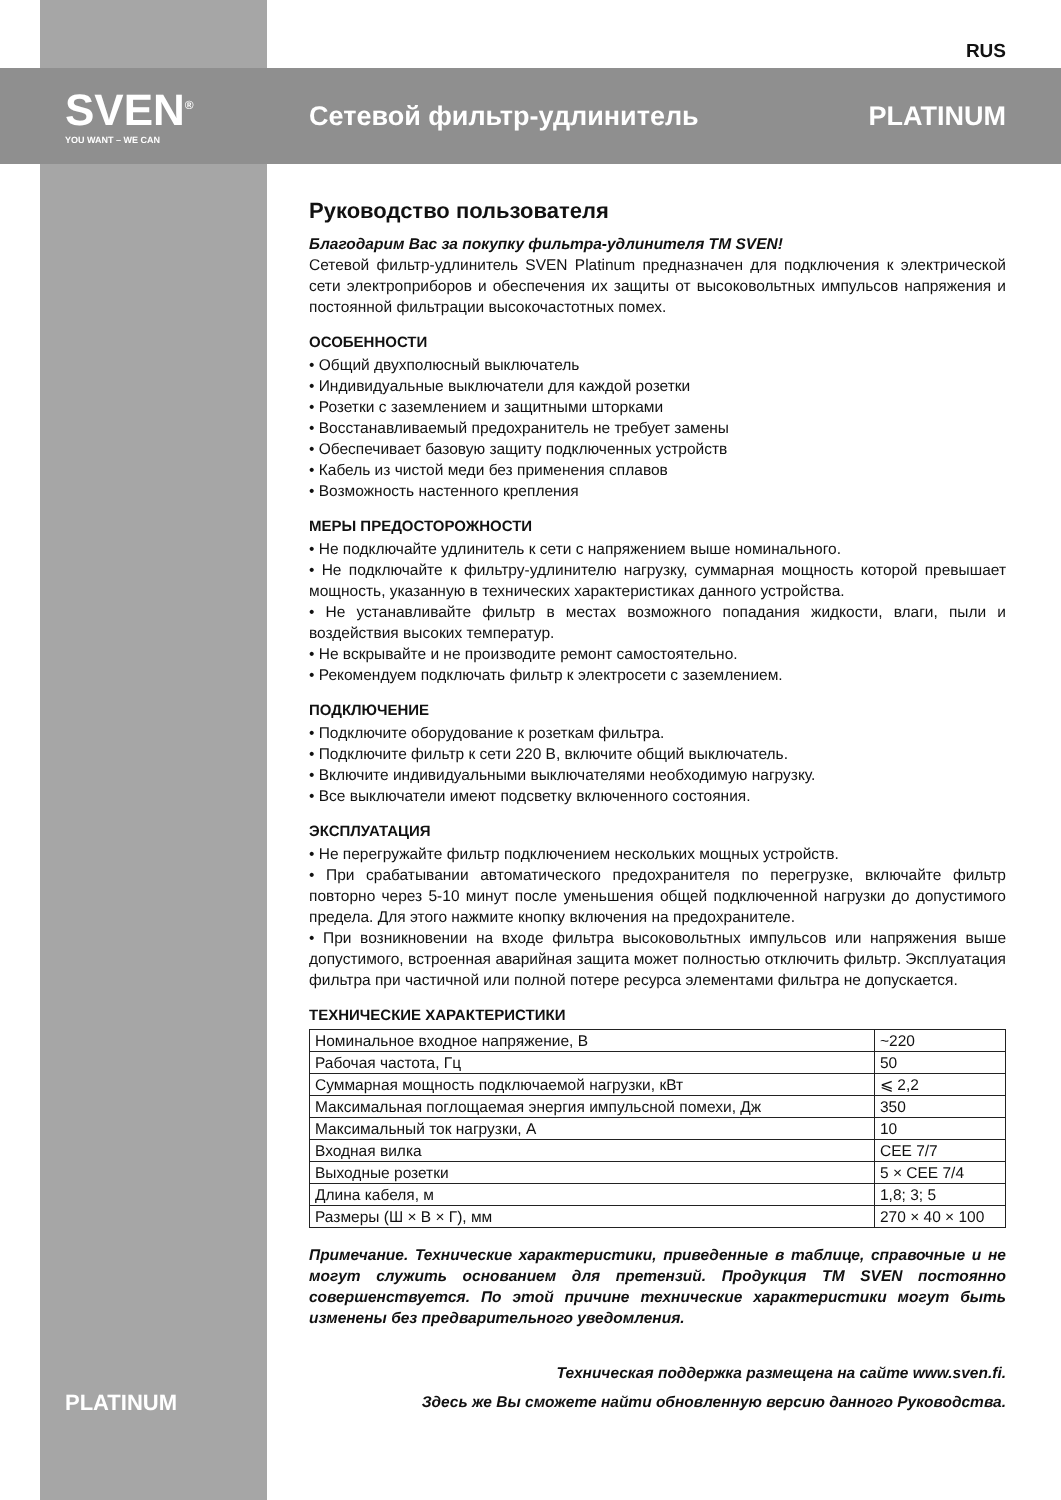RUS
SVEN<sup>®</sup>
YOU WANT – WE CAN
Сетевой фильтр-удлинитель PLATINUM
Руководство пользователя
Благодарим Вас за покупку фильтра-удлинителя ТМ SVEN!
Сетевой фильтр-удлинитель SVEN Platinum предназначен для подключения к электрической сети электроприборов и обеспечения их защиты от высоковольтных импульсов напряжения и постоянной фильтрации высокочастотных помех.
ОСОБЕННОСТИ
• Общий двухполюсный выключатель
• Индивидуальные выключатели для каждой розетки
• Розетки с заземлением и защитными шторками
• Восстанавливаемый предохранитель не требует замены
• Обеспечивает базовую защиту подключенных устройств
• Кабель из чистой меди без применения сплавов
• Возможность настенного крепления
МЕРЫ ПРЕДОСТОРОЖНОСТИ
• Не подключайте удлинитель к сети с напряжением выше номинального.
• Не подключайте к фильтру-удлинителю нагрузку, суммарная мощность которой превышает мощность, указанную в технических характеристиках данного устройства.
• Не устанавливайте фильтр в местах возможного попадания жидкости, влаги, пыли и воздействия высоких температур.
• Не вскрывайте и не производите ремонт самостоятельно.
• Рекомендуем подключать фильтр к электросети с заземлением.
ПОДКЛЮЧЕНИЕ
• Подключите оборудование к розеткам фильтра.
• Подключите фильтр к сети 220 В, включите общий выключатель.
• Включите индивидуальными выключателями необходимую нагрузку.
• Все выключатели имеют подсветку включенного состояния.
ЭКСПЛУАТАЦИЯ
• Не перегружайте фильтр подключением нескольких мощных устройств.
• При срабатывании автоматического предохранителя по перегрузке, включайте фильтр повторно через 5-10 минут после уменьшения общей подключенной нагрузки до допустимого предела. Для этого нажмите кнопку включения на предохранителе.
• При возникновении на входе фильтра высоковольтных импульсов или напряжения выше допустимого, встроенная аварийная защита может полностью отключить фильтр. Эксплуатация фильтра при частичной или полной потере ресурса элементами фильтра не допускается.
ТЕХНИЧЕСКИЕ ХАРАКТЕРИСТИКИ
| Номинальное входное напряжение, В | ~220 |
| Рабочая частота, Гц | 50 |
| Суммарная мощность подключаемой нагрузки, кВт | ⩽ 2,2 |
| Максимальная поглощаемая энергия импульсной помехи, Дж | 350 |
| Максимальный ток нагрузки, А | 10 |
| Входная вилка | CEE 7/7 |
| Выходные розетки | 5 × CEE 7/4 |
| Длина кабеля, м | 1,8; 3; 5 |
| Размеры (Ш × В × Г), мм | 270 × 40 × 100 |
Примечание. Технические характеристики, приведенные в таблице, справочные и не могут служить основанием для претензий. Продукция ТМ SVEN постоянно совершенствуется. По этой причине технические характеристики могут быть изменены без предварительного уведомления.
Техническая поддержка размещена на сайте www.sven.fi.
Здесь же Вы сможете найти обновленную версию данного Руководства.
PLATINUM